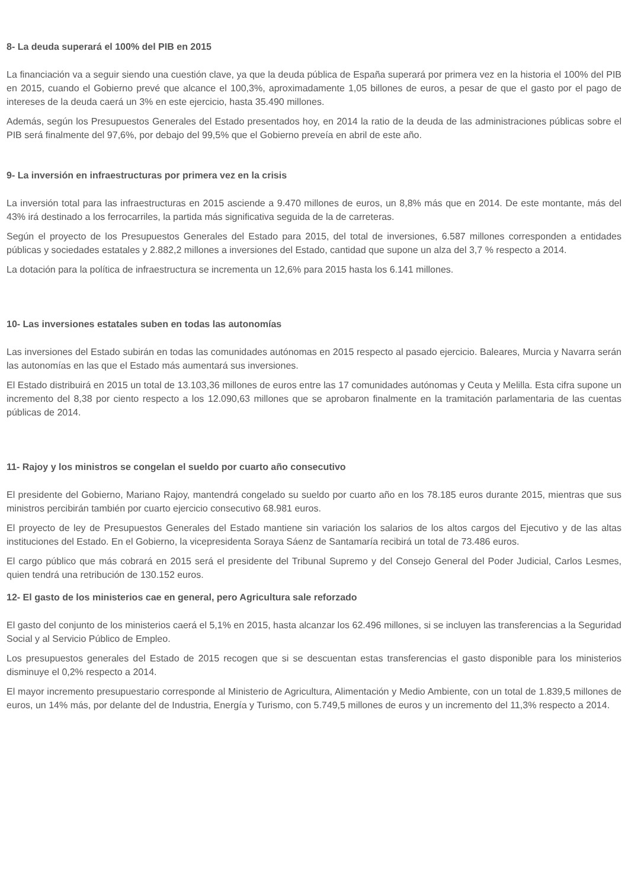8- La deuda superará el 100% del PIB en 2015
La financiación va a seguir siendo una cuestión clave, ya que la deuda pública de España superará por primera vez en la historia el 100% del PIB en 2015, cuando el Gobierno prevé que alcance el 100,3%, aproximadamente 1,05 billones de euros, a pesar de que el gasto por el pago de intereses de la deuda caerá un 3% en este ejercicio, hasta 35.490 millones.
Además, según los Presupuestos Generales del Estado presentados hoy, en 2014 la ratio de la deuda de las administraciones públicas sobre el PIB será finalmente del 97,6%, por debajo del 99,5% que el Gobierno preveía en abril de este año.
9- La inversión en infraestructuras por primera vez en la crisis
La inversión total para las infraestructuras en 2015 asciende a 9.470 millones de euros, un 8,8% más que en 2014. De este montante, más del 43% irá destinado a los ferrocarriles, la partida más significativa seguida de la de carreteras.
Según el proyecto de los Presupuestos Generales del Estado para 2015, del total de inversiones, 6.587 millones corresponden a entidades públicas y sociedades estatales y 2.882,2 millones a inversiones del Estado, cantidad que supone un alza del 3,7 % respecto a 2014.
La dotación para la política de infraestructura se incrementa un 12,6% para 2015 hasta los 6.141 millones.
10- Las inversiones estatales suben en todas las autonomías
Las inversiones del Estado subirán en todas las comunidades autónomas en 2015 respecto al pasado ejercicio. Baleares, Murcia y Navarra serán las autonomías en las que el Estado más aumentará sus inversiones.
El Estado distribuirá en 2015 un total de 13.103,36 millones de euros entre las 17 comunidades autónomas y Ceuta y Melilla. Esta cifra supone un incremento del 8,38 por ciento respecto a los 12.090,63 millones que se aprobaron finalmente en la tramitación parlamentaria de las cuentas públicas de 2014.
11- Rajoy y los ministros se congelan el sueldo por cuarto año consecutivo
El presidente del Gobierno, Mariano Rajoy, mantendrá congelado su sueldo por cuarto año en los 78.185 euros durante 2015, mientras que sus ministros percibirán también por cuarto ejercicio consecutivo 68.981 euros.
El proyecto de ley de Presupuestos Generales del Estado mantiene sin variación los salarios de los altos cargos del Ejecutivo y de las altas instituciones del Estado. En el Gobierno, la vicepresidenta Soraya Sáenz de Santamaría recibirá un total de 73.486 euros.
El cargo público que más cobrará en 2015 será el presidente del Tribunal Supremo y del Consejo General del Poder Judicial, Carlos Lesmes, quien tendrá una retribución de 130.152 euros.
12- El gasto de los ministerios cae en general, pero Agricultura sale reforzado
El gasto del conjunto de los ministerios caerá el 5,1% en 2015, hasta alcanzar los 62.496 millones, si se incluyen las transferencias a la Seguridad Social y al Servicio Público de Empleo.
Los presupuestos generales del Estado de 2015 recogen que si se descuentan estas transferencias el gasto disponible para los ministerios disminuye el 0,2% respecto a 2014.
El mayor incremento presupuestario corresponde al Ministerio de Agricultura, Alimentación y Medio Ambiente, con un total de 1.839,5 millones de euros, un 14% más, por delante del de Industria, Energía y Turismo, con 5.749,5 millones de euros y un incremento del 11,3% respecto a 2014.